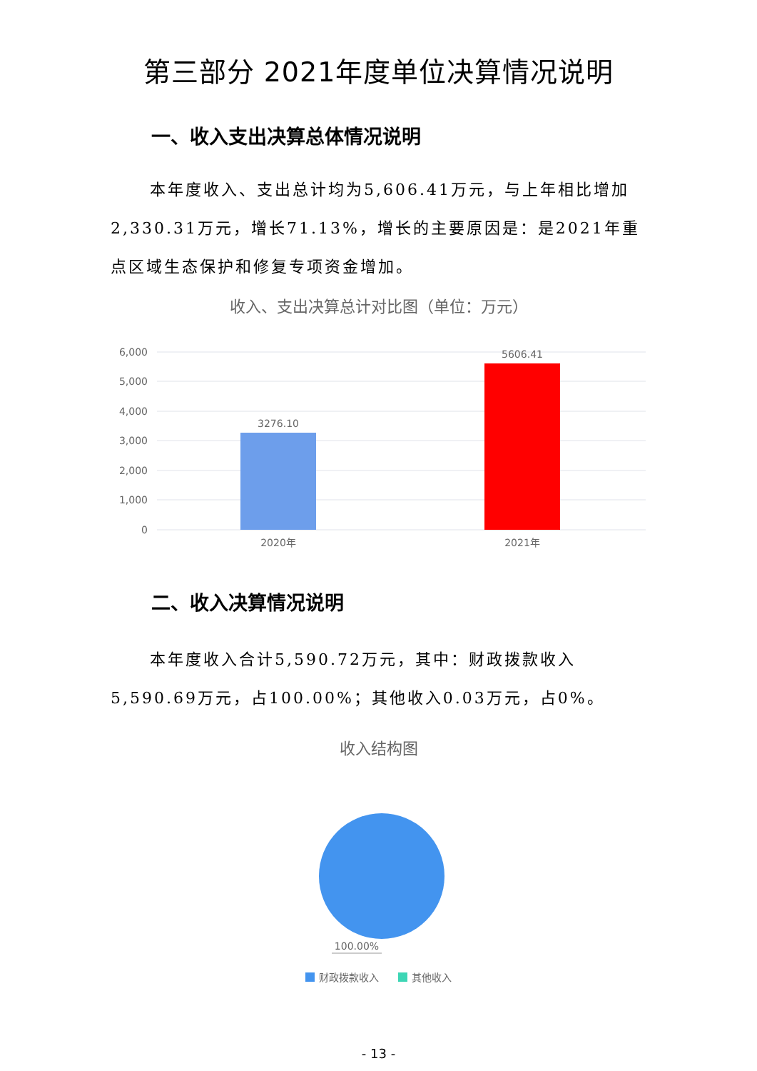第三部分 2021年度单位决算情况说明
一、收入支出决算总体情况说明
本年度收入、支出总计均为5,606.41万元，与上年相比增加2,330.31万元，增长71.13%，增长的主要原因是：是2021年重点区域生态保护和修复专项资金增加。
收入、支出决算总计对比图（单位：万元）
6,000
5,000
4,000
3,000
2,000
1,000
0
3276.10
5606.41
2020年
2021年
二、收入决算情况说明
本年度收入合计5,590.72万元，其中：财政拨款收入5,590.69万元，占100.00%；其他收入0.03万元，占0%。
收入结构图
100.00%
财政拨款收入
其他收入
- 13 -